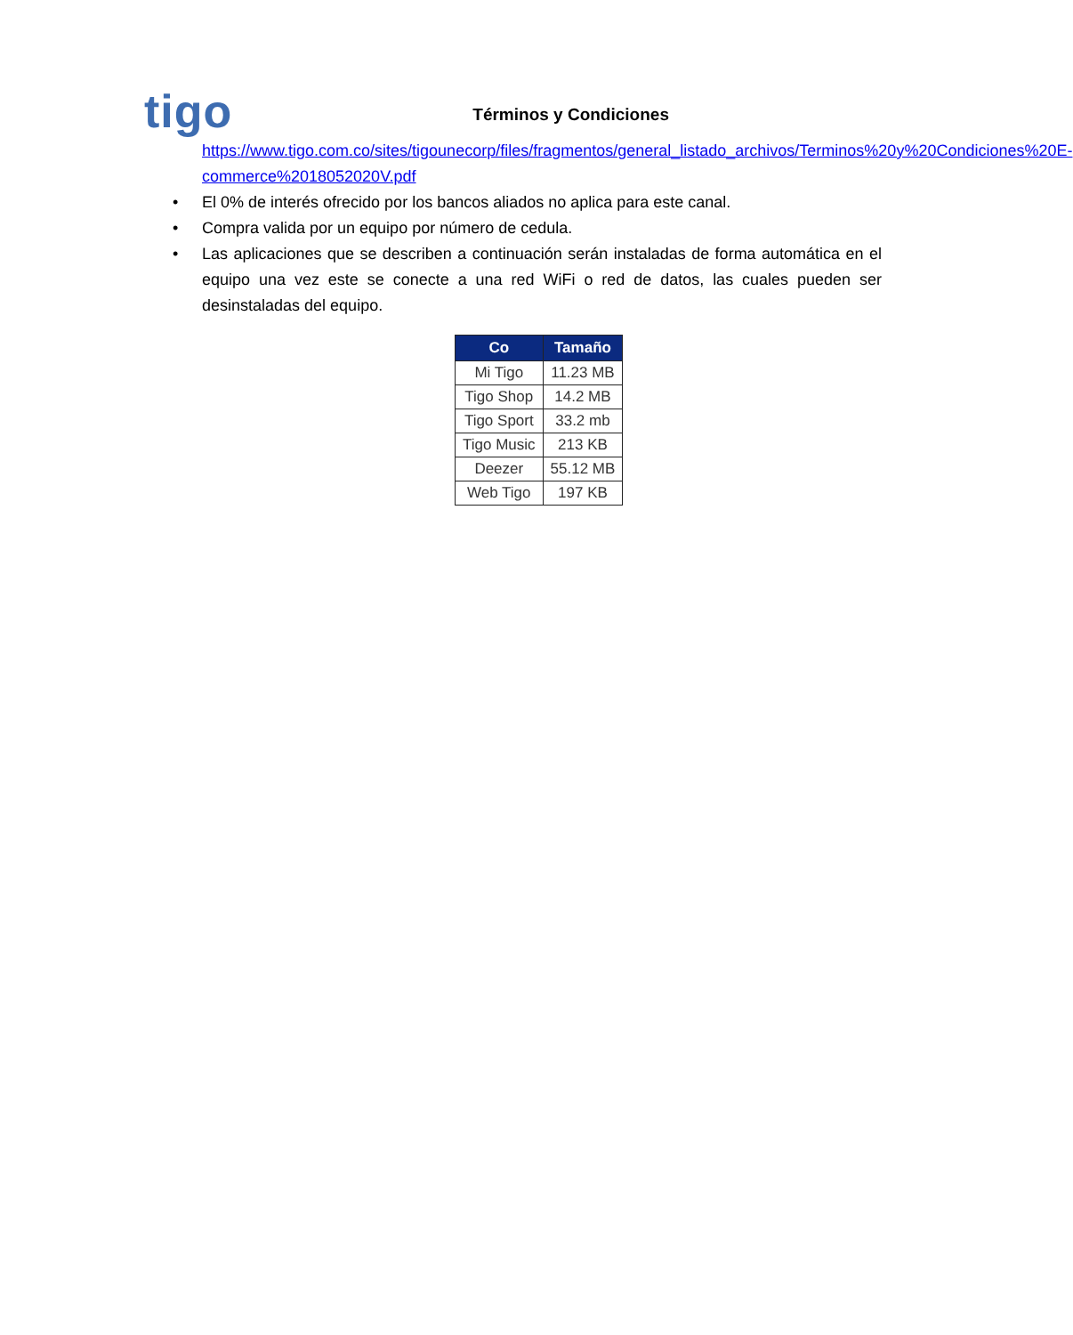tigo
Términos y Condiciones
https://www.tigo.com.co/sites/tigounecorp/files/fragmentos/general_listado_archivos/Terminos%20y%20Condiciones%20E-commerce%2018052020V.pdf
• El 0% de interés ofrecido por los bancos aliados no aplica para este canal.
• Compra valida por un equipo por número de cedula.
• Las aplicaciones que se describen a continuación serán instaladas de forma automática en el equipo una vez este se conecte a una red WiFi o red de datos, las cuales pueden ser desinstaladas del equipo.
| Co | Tamaño |
| --- | --- |
| Mi Tigo | 11.23 MB |
| Tigo Shop | 14.2 MB |
| Tigo Sport | 33.2 mb |
| Tigo Music | 213 KB |
| Deezer | 55.12 MB |
| Web Tigo | 197 KB |